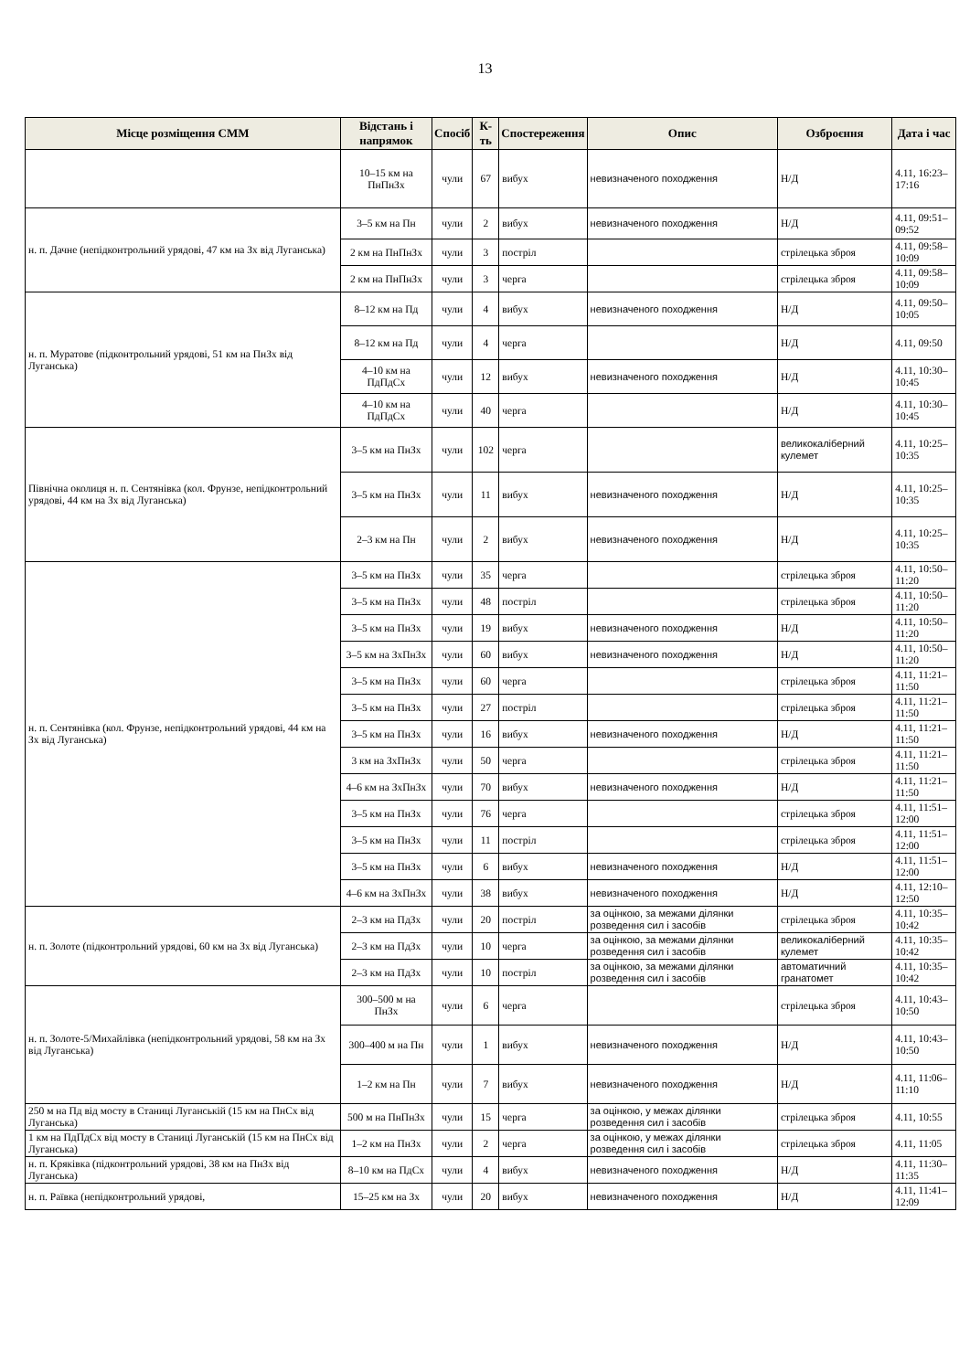13
| Місце розміщення СММ | Відстань і напрямок | Спосіб | К-ть | Спостереження | Опис | Озброєння | Дата і час |
| --- | --- | --- | --- | --- | --- | --- | --- |
| | 10–15 км на ПнПнЗх | чули | 67 | вибух | невизначеного походження | Н/Д | 4.11, 16:23–17:16 |
| н. п. Дачне (непідконтрольний урядові, 47 км на Зх від Луганська) | 3–5 км на Пн | чули | 2 | вибух | невизначеного походження | Н/Д | 4.11, 09:51–09:52 |
| | 2 км на ПнПнЗх | чули | 3 | постріл | | стрілецька зброя | 4.11, 09:58–10:09 |
| | 2 км на ПнПнЗх | чули | 3 | черга | | стрілецька зброя | 4.11, 09:58–10:09 |
| н. п. Муратове (підконтрольний урядові, 51 км на ПнЗх від Луганська) | 8–12 км на Пд | чули | 4 | вибух | невизначеного походження | Н/Д | 4.11, 09:50–10:05 |
| | 8–12 км на Пд | чули | 4 | черга | | Н/Д | 4.11, 09:50 |
| | 4–10 км на ПдПдСх | чули | 12 | вибух | невизначеного походження | Н/Д | 4.11, 10:30–10:45 |
| | 4–10 км на ПдПдСх | чули | 40 | черга | | Н/Д | 4.11, 10:30–10:45 |
| Північна околиця н. п. Сентянівка (кол. Фрунзе, непідконтрольний урядові, 44 км на Зх від Луганська) | 3–5 км на ПнЗх | чули | 102 | черга | | великокаліберний кулемет | 4.11, 10:25–10:35 |
| | 3–5 км на ПнЗх | чули | 11 | вибух | невизначеного походження | Н/Д | 4.11, 10:25–10:35 |
| | 2–3 км на Пн | чули | 2 | вибух | невизначеного походження | Н/Д | 4.11, 10:25–10:35 |
| н. п. Сентянівка (кол. Фрунзе, непідконтрольний урядові, 44 км на Зх від Луганська) | 3–5 км на ПнЗх | чули | 35 | черга | | стрілецька зброя | 4.11, 10:50–11:20 |
| | 3–5 км на ПнЗх | чули | 48 | постріл | | стрілецька зброя | 4.11, 10:50–11:20 |
| | 3–5 км на ПнЗх | чули | 19 | вибух | невизначеного походження | Н/Д | 4.11, 10:50–11:20 |
| | 3–5 км на ЗхПнЗх | чули | 60 | вибух | невизначеного походження | Н/Д | 4.11, 10:50–11:20 |
| | 3–5 км на ПнЗх | чули | 60 | черга | | стрілецька зброя | 4.11, 11:21–11:50 |
| | 3–5 км на ПнЗх | чули | 27 | постріл | | стрілецька зброя | 4.11, 11:21–11:50 |
| | 3–5 км на ПнЗх | чули | 16 | вибух | невизначеного походження | Н/Д | 4.11, 11:21–11:50 |
| | 3 км на ЗхПнЗх | чули | 50 | черга | | стрілецька зброя | 4.11, 11:21–11:50 |
| | 4–6 км на ЗхПнЗх | чули | 70 | вибух | невизначеного походження | Н/Д | 4.11, 11:21–11:50 |
| | 3–5 км на ПнЗх | чули | 76 | черга | | стрілецька зброя | 4.11, 11:51–12:00 |
| | 3–5 км на ПнЗх | чули | 11 | постріл | | стрілецька зброя | 4.11, 11:51–12:00 |
| | 3–5 км на ПнЗх | чули | 6 | вибух | невизначеного походження | Н/Д | 4.11, 11:51–12:00 |
| | 4–6 км на ЗхПнЗх | чули | 38 | вибух | невизначеного походження | Н/Д | 4.11, 12:10–12:50 |
| н. п. Золоте (підконтрольний урядові, 60 км на Зх від Луганська) | 2–3 км на ПдЗх | чули | 20 | постріл | за оцінкою, за межами ділянки розведення сил і засобів | стрілецька зброя | 4.11, 10:35–10:42 |
| | 2–3 км на ПдЗх | чули | 10 | черга | за оцінкою, за межами ділянки розведення сил і засобів | великокаліберний кулемет | 4.11, 10:35–10:42 |
| | 2–3 км на ПдЗх | чули | 10 | постріл | за оцінкою, за межами ділянки розведення сил і засобів | автоматичний гранатомет | 4.11, 10:35–10:42 |
| н. п. Золоте-5/Михайлівка (непідконтрольний урядові, 58 км на Зх від Луганська) | 300–500 м на ПнЗх | чули | 6 | черга | | стрілецька зброя | 4.11, 10:43–10:50 |
| | 300–400 м на Пн | чули | 1 | вибух | невизначеного походження | Н/Д | 4.11, 10:43–10:50 |
| | 1–2 км на Пн | чули | 7 | вибух | невизначеного походження | Н/Д | 4.11, 11:06–11:10 |
| 250 м на Пд від мосту в Станиці Луганській (15 км на ПнСх від Луганська) | 500 м на ПнПнЗх | чули | 15 | черга | за оцінкою, у межах ділянки розведення сил і засобів | стрілецька зброя | 4.11, 10:55 |
| 1 км на ПдПдСх від мосту в Станиці Луганській (15 км на ПнСх від Луганська) | 1–2 км на ПнЗх | чули | 2 | черга | за оцінкою, у межах ділянки розведення сил і засобів | стрілецька зброя | 4.11, 11:05 |
| н. п. Кряківка (підконтрольний урядові, 38 км на ПнЗх від Луганська) | 8–10 км на ПдСх | чули | 4 | вибух | невизначеного походження | Н/Д | 4.11, 11:30–11:35 |
| н. п. Раївка (непідконтрольний урядові, | 15–25 км на Зх | чули | 20 | вибух | невизначеного походження | Н/Д | 4.11, 11:41–12:09 |